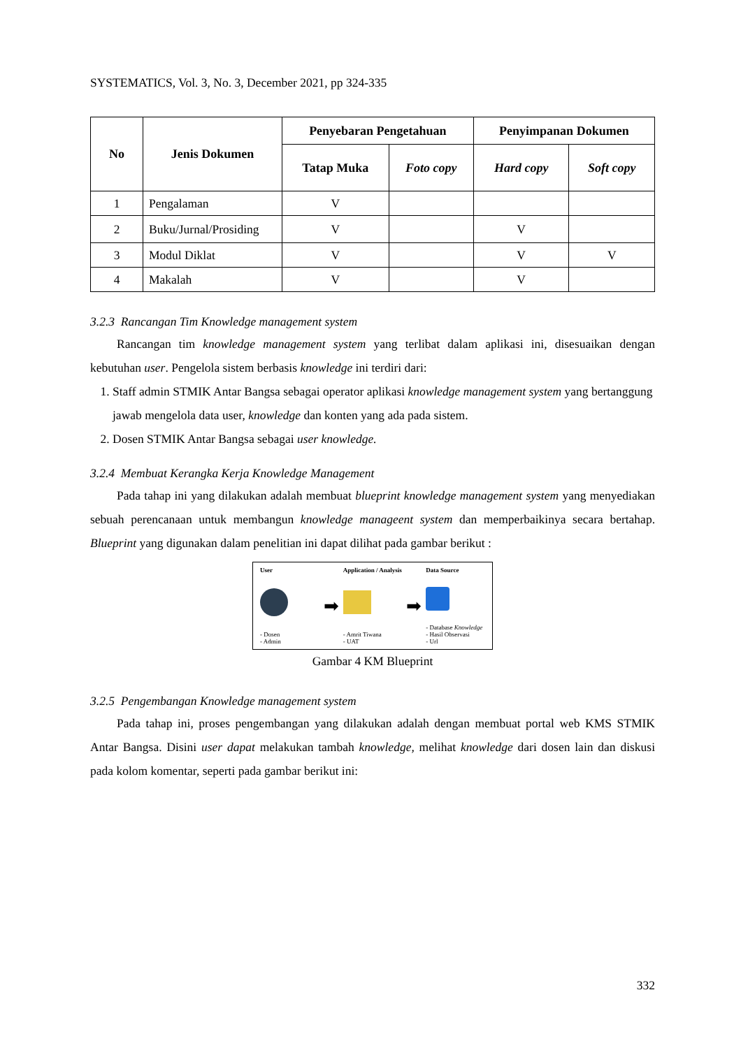SYSTEMATICS, Vol. 3, No. 3, December 2021, pp 324-335
| No | Jenis Dokumen | Penyebaran Pengetahuan | | Penyimpanan Dokumen | |
| --- | --- | --- | --- | --- | --- |
| | | Tatap Muka | Foto copy | Hard copy | Soft copy |
| 1 | Pengalaman | V | | | |
| 2 | Buku/Jurnal/Prosiding | V | | V | |
| 3 | Modul Diklat | V | | V | V |
| 4 | Makalah | V | | V | |
3.2.3 Rancangan Tim Knowledge management system
Rancangan tim knowledge management system yang terlibat dalam aplikasi ini, disesuaikan dengan kebutuhan user. Pengelola sistem berbasis knowledge ini terdiri dari:
1. Staff admin STMIK Antar Bangsa sebagai operator aplikasi knowledge management system yang bertanggung jawab mengelola data user, knowledge dan konten yang ada pada sistem.
2. Dosen STMIK Antar Bangsa sebagai user knowledge.
3.2.4 Membuat Kerangka Kerja Knowledge Management
Pada tahap ini yang dilakukan adalah membuat blueprint knowledge management system yang menyediakan sebuah perencanaan untuk membangun knowledge manageent system dan memperbaikinya secara bertahap. Blueprint yang digunakan dalam penelitian ini dapat dilihat pada gambar berikut :
User
- Dosen
- Admin
➡
Application / Analysis
- Amrit Tiwana
- UAT
➡
Data Source
- Database Knowledge
- Hasil Observasi
- Url
Gambar 4 KM Blueprint
3.2.5 Pengembangan Knowledge management system
Pada tahap ini, proses pengembangan yang dilakukan adalah dengan membuat portal web KMS STMIK Antar Bangsa. Disini user dapat melakukan tambah knowledge, melihat knowledge dari dosen lain dan diskusi pada kolom komentar, seperti pada gambar berikut ini:
332